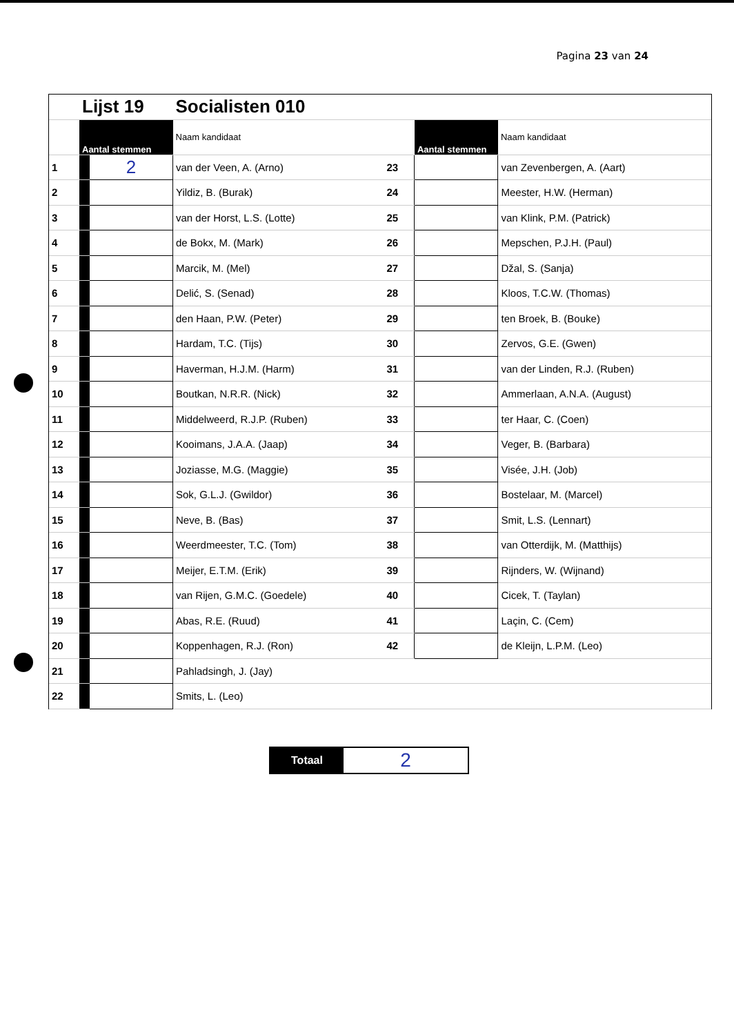Pagina 23 van 24
| | Lijst 19 | | Socialisten 010 | | | |
| | Aantal stemmen | | Naam kandidaat | | Aantal stemmen | Naam kandidaat |
| 1 | | 2 | van der Veen, A. (Arno) | 23 | | van Zevenbergen, A. (Aart) |
| 2 | | | Yildiz, B. (Burak) | 24 | | Meester, H.W. (Herman) |
| 3 | | | van der Horst, L.S. (Lotte) | 25 | | van Klink, P.M. (Patrick) |
| 4 | | | de Bokx, M. (Mark) | 26 | | Mepschen, P.J.H. (Paul) |
| 5 | | | Marcik, M. (Mel) | 27 | | Džal, S. (Sanja) |
| 6 | | | Delić, S. (Senad) | 28 | | Kloos, T.C.W. (Thomas) |
| 7 | | | den Haan, P.W. (Peter) | 29 | | ten Broek, B. (Bouke) |
| 8 | | | Hardam, T.C. (Tijs) | 30 | | Zervos, G.E. (Gwen) |
| 9 | | | Haverman, H.J.M. (Harm) | 31 | | van der Linden, R.J. (Ruben) |
| 10 | | | Boutkan, N.R.R. (Nick) | 32 | | Ammerlaan, A.N.A. (August) |
| 11 | | | Middelweerd, R.J.P. (Ruben) | 33 | | ter Haar, C. (Coen) |
| 12 | | | Kooimans, J.A.A. (Jaap) | 34 | | Veger, B. (Barbara) |
| 13 | | | Joziasse, M.G. (Maggie) | 35 | | Visée, J.H. (Job) |
| 14 | | | Sok, G.L.J. (Gwildor) | 36 | | Bostelaar, M. (Marcel) |
| 15 | | | Neve, B. (Bas) | 37 | | Smit, L.S. (Lennart) |
| 16 | | | Weerdmeester, T.C. (Tom) | 38 | | van Otterdijk, M. (Matthijs) |
| 17 | | | Meijer, E.T.M. (Erik) | 39 | | Rijnders, W. (Wijnand) |
| 18 | | | van Rijen, G.M.C. (Goedele) | 40 | | Cicek, T. (Taylan) |
| 19 | | | Abas, R.E. (Ruud) | 41 | | Laçin, C. (Cem) |
| 20 | | | Koppenhagen, R.J. (Ron) | 42 | | de Kleijn, L.P.M. (Leo) |
| 21 | | | Pahladsingh, J. (Jay) | | | |
| 22 | | | Smits, L. (Leo) | | | |
Totaal
2